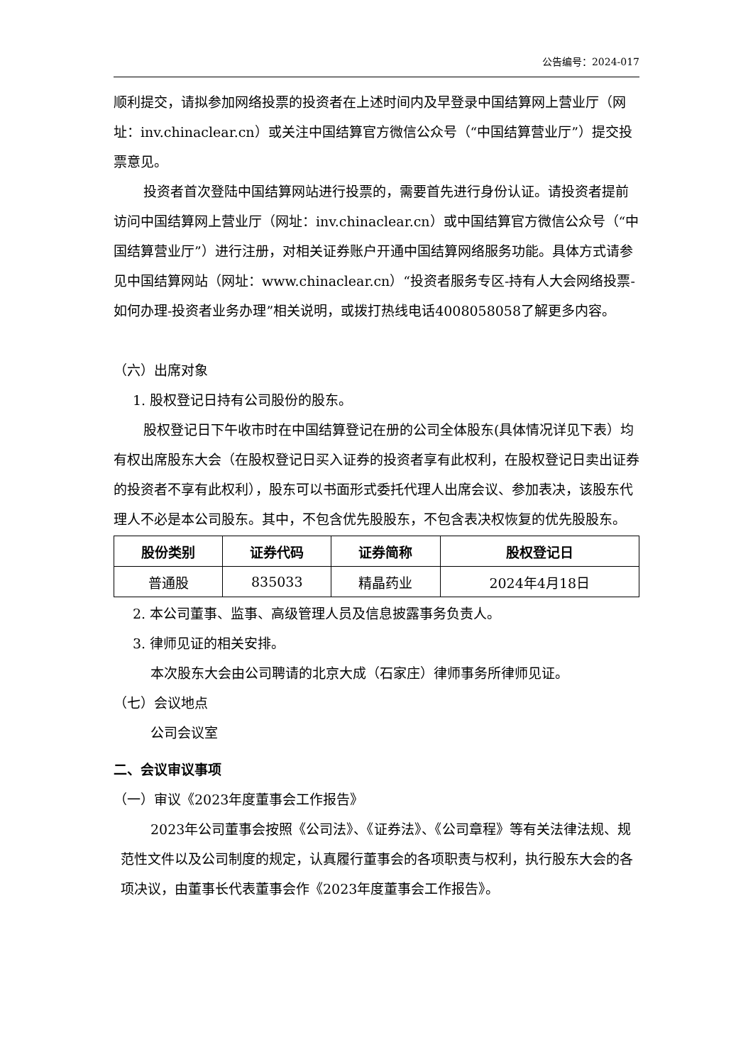公告编号：2024-017
顺利提交，请拟参加网络投票的投资者在上述时间内及早登录中国结算网上营业厅（网址：inv.chinaclear.cn）或关注中国结算官方微信公众号（“中国结算营业厅”）提交投票意见。
投资者首次登陆中国结算网站进行投票的，需要首先进行身份认证。请投资者提前访问中国结算网上营业厅（网址：inv.chinaclear.cn）或中国结算官方微信公众号（“中国结算营业厅”）进行注册，对相关证券账户开通中国结算网络服务功能。具体方式请参见中国结算网站（网址：www.chinaclear.cn）“投资者服务专区-持有人大会网络投票-如何办理-投资者业务办理”相关说明，或拨打热线电话4008058058了解更多内容。
（六）出席对象
1. 股权登记日持有公司股份的股东。
股权登记日下午收市时在中国结算登记在册的公司全体股东(具体情况详见下表）均有权出席股东大会（在股权登记日买入证券的投资者享有此权利，在股权登记日卖出证券的投资者不享有此权利），股东可以书面形式委托代理人出席会议、参加表决，该股东代理人不必是本公司股东。其中，不包含优先股股东，不包含表决权恢复的优先股股东。
| 股份类别 | 证券代码 | 证券简称 | 股权登记日 |
| --- | --- | --- | --- |
| 普通股 | 835033 | 精晶药业 | 2024年4月18日 |
2. 本公司董事、监事、高级管理人员及信息披露事务负责人。
3. 律师见证的相关安排。
本次股东大会由公司聘请的北京大成（石家庄）律师事务所律师见证。
（七）会议地点
公司会议室
二、会议审议事项
（一）审议《2023年度董事会工作报告》
2023年公司董事会按照《公司法》、《证券法》、《公司章程》等有关法律法规、规范性文件以及公司制度的规定，认真履行董事会的各项职责与权利，执行股东大会的各项决议，由董事长代表董事会作《2023年度董事会工作报告》。